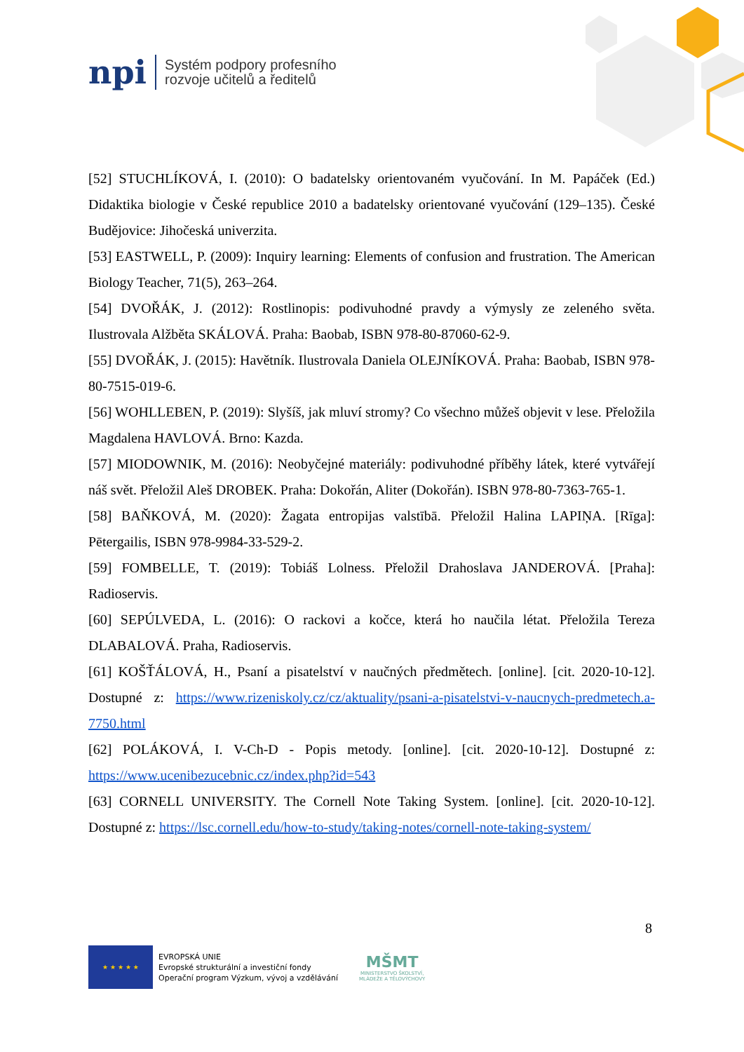npi
Systém podpory profesního
rozvoje učitelů a ředitelů
[52] STUCHLÍKOVÁ, I. (2010): O badatelsky orientovaném vyučování. In M. Papáček (Ed.) Didaktika biologie v České republice 2010 a badatelsky orientované vyučování (129–135). České Budějovice: Jihočeská univerzita.
[53] EASTWELL, P. (2009): Inquiry learning: Elements of confusion and frustration. The American Biology Teacher, 71(5), 263–264.
[54] DVOŘÁK, J. (2012): Rostlinopis: podivuhodné pravdy a výmysly ze zeleného světa. Ilustrovala Alžběta SKÁLOVÁ. Praha: Baobab, ISBN 978-80-87060-62-9.
[55] DVOŘÁK, J. (2015): Havětník. Ilustrovala Daniela OLEJNÍKOVÁ. Praha: Baobab, ISBN 978-80-7515-019-6.
[56] WOHLLEBEN, P. (2019): Slyšíš, jak mluví stromy? Co všechno můžeš objevit v lese. Přeložila Magdalena HAVLOVÁ. Brno: Kazda.
[57] MIODOWNIK, M. (2016): Neobyčejné materiály: podivuhodné příběhy látek, které vytvářejí náš svět. Přeložil Aleš DROBEK. Praha: Dokořán, Aliter (Dokořán). ISBN 978-80-7363-765-1.
[58] BAŇKOVÁ, M. (2020): Žagata entropijas valstībā. Přeložil Halina LAPIŅA. [Rīga]: Pētergailis, ISBN 978-9984-33-529-2.
[59] FOMBELLE, T. (2019): Tobiáš Lolness. Přeložil Drahoslava JANDEROVÁ. [Praha]: Radioservis.
[60] SEPÚLVEDA, L. (2016): O rackovi a kočce, která ho naučila létat. Přeložila Tereza DLABALOVÁ. Praha, Radioservis.
[61] KOŠŤÁLOVÁ, H., Psaní a pisatelství v naučných předmětech. [online]. [cit. 2020-10-12]. Dostupné z: https://www.rizeniskoly.cz/cz/aktuality/psani-a-pisatelstvi-v-naucnych-predmetech.a-7750.html
[62] POLÁKOVÁ, I. V-Ch-D - Popis metody. [online]. [cit. 2020-10-12]. Dostupné z: https://www.ucenibezucebnic.cz/index.php?id=543
[63] CORNELL UNIVERSITY. The Cornell Note Taking System. [online]. [cit. 2020-10-12]. Dostupné z: https://lsc.cornell.edu/how-to-study/taking-notes/cornell-note-taking-system/
8
★ ★ ★ ★ ★
EVROPSKÁ UNIE
Evropské strukturální a investiční fondy
Operační program Výzkum, vývoj a vzdělávání
MŠMT
MINISTERSTVO ŠKOLSTVÍ,
MLÁDEŽE A TĚLOVÝCHOVY